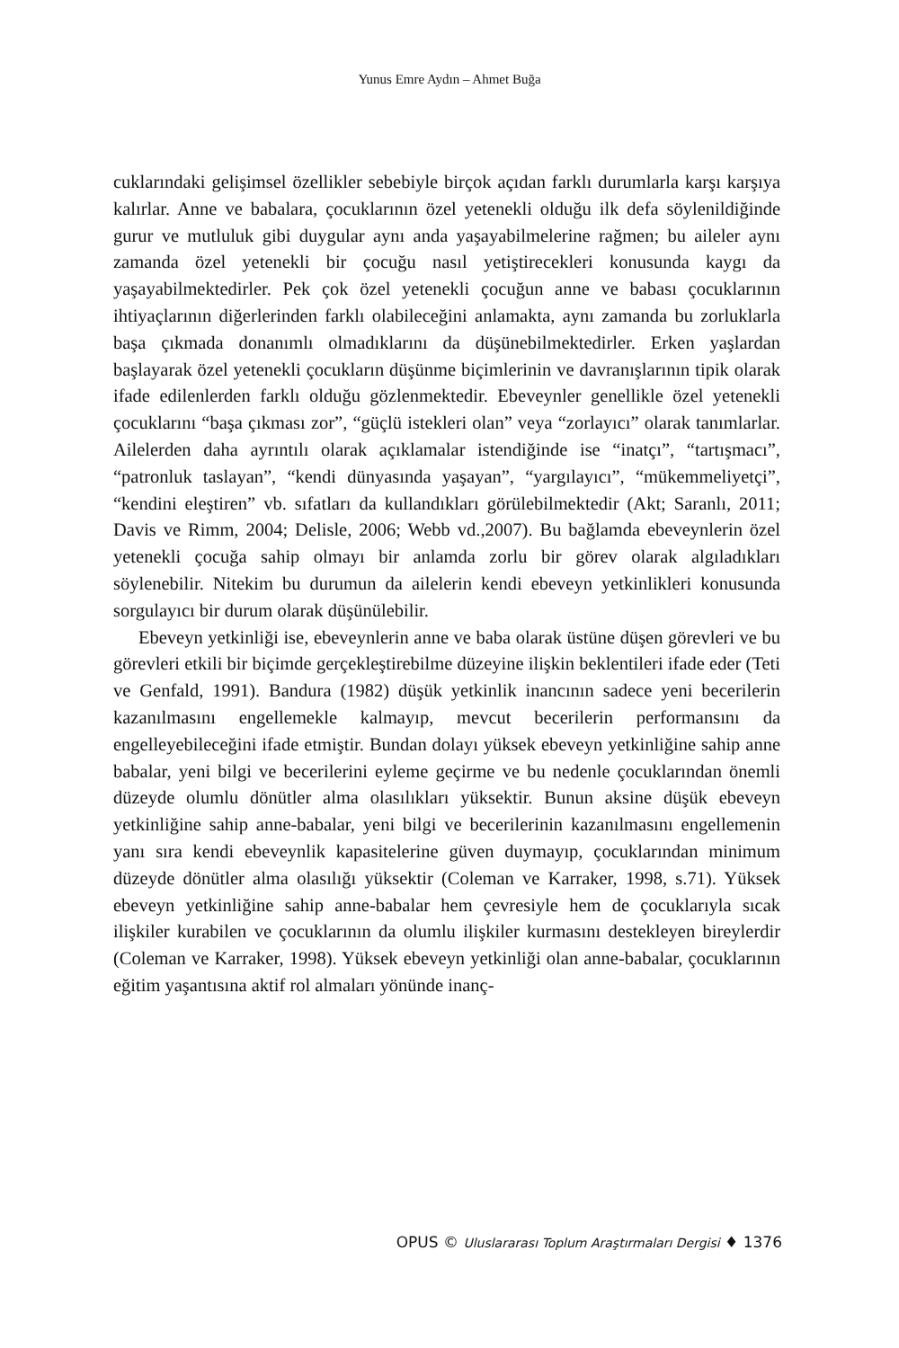Yunus Emre Aydın – Ahmet Buğa
cuklarındaki gelişimsel özellikler sebebiyle birçok açıdan farklı durumlarla karşı karşıya kalırlar. Anne ve babalara, çocuklarının özel yetenekli olduğu ilk defa söylenildiğinde gurur ve mutluluk gibi duygular aynı anda yaşayabilmelerine rağmen; bu aileler aynı zamanda özel yetenekli bir çocuğu nasıl yetiştirecekleri konusunda kaygı da yaşayabilmektedirler. Pek çok özel yetenekli çocuğun anne ve babası çocuklarının ihtiyaçlarının diğerlerinden farklı olabileceğini anlamakta, aynı zamanda bu zorluklarla başa çıkmada donanımlı olmadıklarını da düşünebilmektedirler. Erken yaşlardan başlayarak özel yetenekli çocukların düşünme biçimlerinin ve davranışlarının tipik olarak ifade edilenlerden farklı olduğu gözlenmektedir. Ebeveynler genellikle özel yetenekli çocuklarını “başa çıkması zor”, “güçlü istekleri olan” veya “zorlayıcı” olarak tanımlarlar. Ailelerden daha ayrıntılı olarak açıklamalar istendiğinde ise “inatçı”, “tartışmacı”, “patronluk taslayan”, “kendi dünyasında yaşayan”, “yargılayıcı”, “mükemmeliyetçi”, “kendini eleştiren” vb. sıfatları da kullandıkları görülebilmektedir (Akt; Saranlı, 2011; Davis ve Rimm, 2004; Delisle, 2006; Webb vd.,2007). Bu bağlamda ebeveynlerin özel yetenekli çocuğa sahip olmayı bir anlamda zorlu bir görev olarak algıladıkları söylenebilir. Nitekim bu durumun da ailelerin kendi ebeveyn yetkinlikleri konusunda sorgulayıcı bir durum olarak düşünülebilir.
Ebeveyn yetkinliği ise, ebeveynlerin anne ve baba olarak üstüne düşen görevleri ve bu görevleri etkili bir biçimde gerçekleştirebilme düzeyine ilişkin beklentileri ifade eder (Teti ve Genfald, 1991). Bandura (1982) düşük yetkinlik inancının sadece yeni becerilerin kazanılmasını engellemekle kalmayıp, mevcut becerilerin performansını da engelleyebileceğini ifade etmiştir. Bundan dolayı yüksek ebeveyn yetkinliğine sahip anne babalar, yeni bilgi ve becerilerini eyleme geçirme ve bu nedenle çocuklarından önemli düzeyde olumlu dönütler alma olasılıkları yüksektir. Bunun aksine düşük ebeveyn yetkinliğine sahip anne-babalar, yeni bilgi ve becerilerinin kazanılmasını engellemenin yanı sıra kendi ebeveynlik kapasitelerine güven duymayıp, çocuklarından minimum düzeyde dönütler alma olasılığı yüksektir (Coleman ve Karraker, 1998, s.71). Yüksek ebeveyn yetkinliğine sahip anne-babalar hem çevresiyle hem de çocuklarıyla sıcak ilişkiler kurabilen ve çocuklarının da olumlu ilişkiler kurmasını destekleyen bireylerdir (Coleman ve Karraker, 1998). Yüksek ebeveyn yetkinliği olan anne-babalar, çocuklarının eğitim yaşantısına aktif rol almaları yönünde inanç-
OPUS © Uluslararası Toplum Araştırmaları Dergisi ♦ 1376